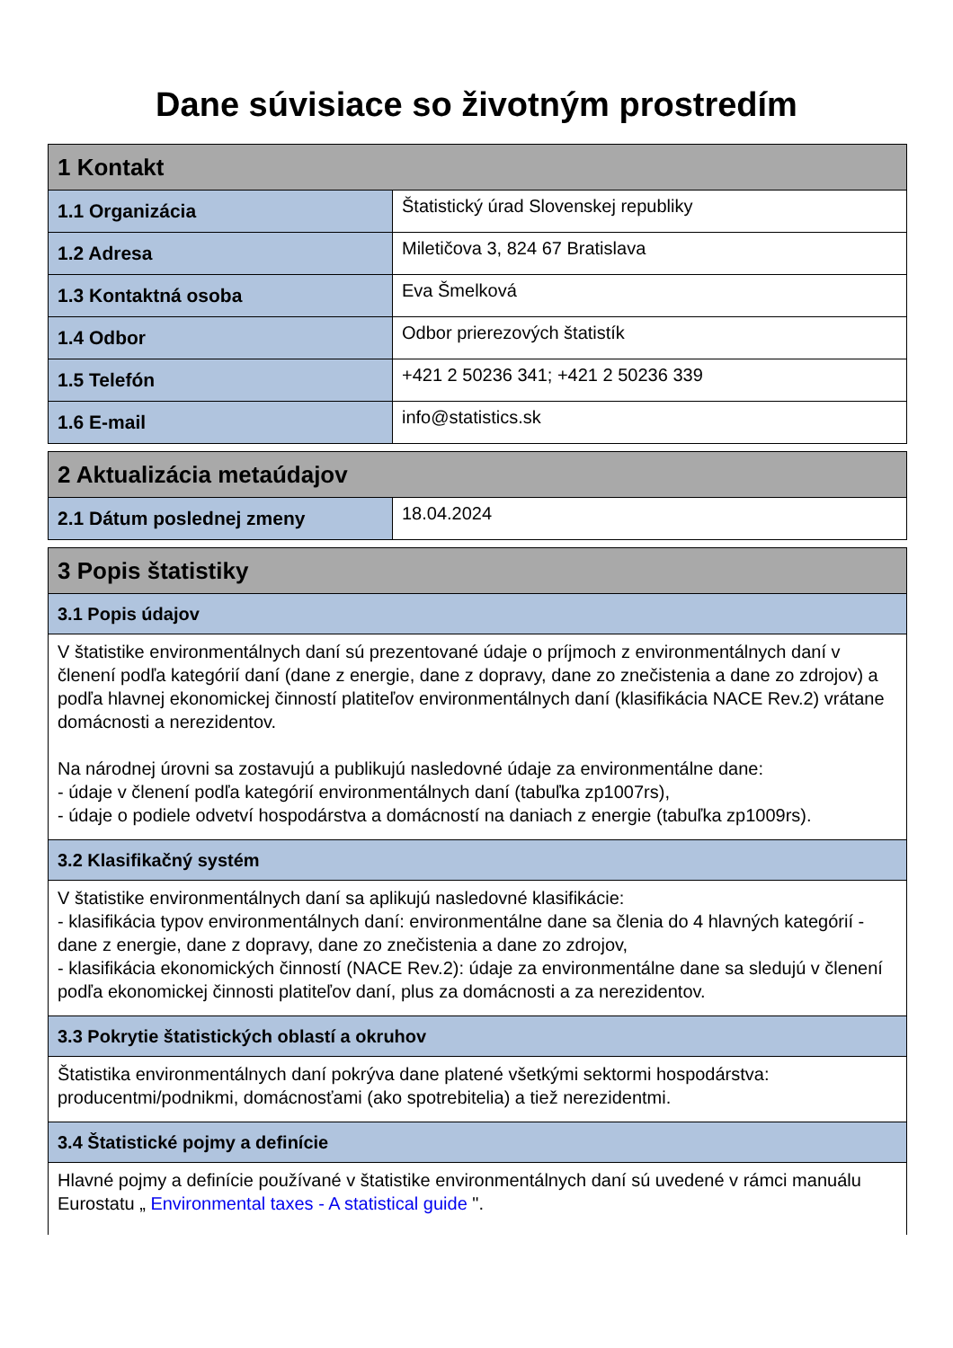Dane súvisiace so životným prostredím
| 1 Kontakt | |
| 1.1 Organizácia | Štatistický úrad Slovenskej republiky |
| 1.2 Adresa | Miletičova 3, 824 67 Bratislava |
| 1.3 Kontaktná osoba | Eva Šmelková |
| 1.4 Odbor | Odbor prierezových štatistík |
| 1.5 Telefón | +421 2 50236 341; +421 2 50236 339 |
| 1.6 E-mail | info@statistics.sk |
| 2 Aktualizácia metaúdajov | |
| 2.1 Dátum poslednej zmeny | 18.04.2024 |
| 3 Popis štatistiky |
| 3.1 Popis údajov |
| V štatistike environmentálnych daní sú prezentované údaje o príjmoch z environmentálnych daní v členení podľa kategórií daní (dane z energie, dane z dopravy, dane zo znečistenia a dane zo zdrojov) a podľa hlavnej ekonomickej činností platiteľov environmentálnych daní (klasifikácia NACE Rev.2) vrátane domácnosti a nerezidentov. Na národnej úrovni sa zostavujú a publikujú nasledovné údaje za environmentálne dane: - údaje v členení podľa kategórií environmentálnych daní (tabuľka zp1007rs), - údaje o podiele odvetví hospodárstva a domácností na daniach z energie (tabuľka zp1009rs). |
| 3.2 Klasifikačný systém |
| V štatistike environmentálnych daní sa aplikujú nasledovné klasifikácie: - klasifikácia typov environmentálnych daní: environmentálne dane sa členia do 4 hlavných kategórií - dane z energie, dane z dopravy, dane zo znečistenia a dane zo zdrojov, - klasifikácia ekonomických činností (NACE Rev.2): údaje za environmentálne dane sa sledujú v členení podľa ekonomickej činnosti platiteľov daní, plus za domácnosti a za nerezidentov. |
| 3.3 Pokrytie štatistických oblastí a okruhov |
| Štatistika environmentálnych daní pokrýva dane platené všetkými sektormi hospodárstva: producentmi/podnikmi, domácnosťami (ako spotrebitelia) a tiež nerezidentmi. |
| 3.4 Štatistické pojmy a definície |
| Hlavné pojmy a definície používané v štatistike environmentálnych daní sú uvedené v rámci manuálu Eurostatu „ Environmental taxes - A statistical guide ". |